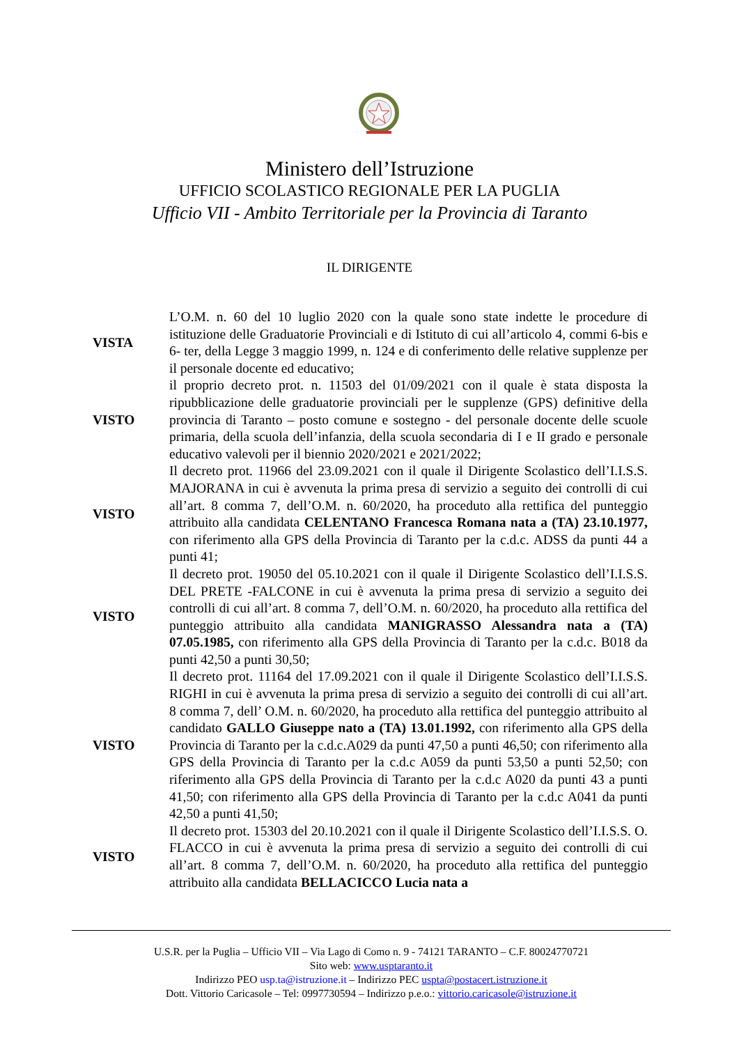Ministero dell’Istruzione
UFFICIO SCOLASTICO REGIONALE PER LA PUGLIA
Ufficio VII - Ambito Territoriale per la Provincia di Taranto
IL DIRIGENTE
| VISTA | L’O.M. n. 60 del 10 luglio 2020 con la quale sono state indette le procedure di istituzione delle Graduatorie Provinciali e di Istituto di cui all’articolo 4, commi 6-bis e 6- ter, della Legge 3 maggio 1999, n. 124 e di conferimento delle relative supplenze per il personale docente ed educativo; |
| VISTO | il proprio decreto prot. n. 11503 del 01/09/2021 con il quale è stata disposta la ripubblicazione delle graduatorie provinciali per le supplenze (GPS) definitive della provincia di Taranto – posto comune e sostegno - del personale docente delle scuole primaria, della scuola dell’infanzia, della scuola secondaria di I e II grado e personale educativo valevoli per il biennio 2020/2021 e 2021/2022; |
| VISTO | Il decreto prot. 11966 del 23.09.2021 con il quale il Dirigente Scolastico dell’I.I.S.S. MAJORANA in cui è avvenuta la prima presa di servizio a seguito dei controlli di cui all’art. 8 comma 7, dell’O.M. n. 60/2020, ha proceduto alla rettifica del punteggio attribuito alla candidata CELENTANO Francesca Romana nata a (TA) 23.10.1977, con riferimento alla GPS della Provincia di Taranto per la c.d.c. ADSS da punti 44 a punti 41; |
| VISTO | Il decreto prot. 19050 del 05.10.2021 con il quale il Dirigente Scolastico dell’I.I.S.S. DEL PRETE -FALCONE in cui è avvenuta la prima presa di servizio a seguito dei controlli di cui all’art. 8 comma 7, dell’O.M. n. 60/2020, ha proceduto alla rettifica del punteggio attribuito alla candidata MANIGRASSO Alessandra nata a (TA) 07.05.1985, con riferimento alla GPS della Provincia di Taranto per la c.d.c. B018 da punti 42,50 a punti 30,50; |
| VISTO | Il decreto prot. 11164 del 17.09.2021 con il quale il Dirigente Scolastico dell’I.I.S.S. RIGHI in cui è avvenuta la prima presa di servizio a seguito dei controlli di cui all’art. 8 comma 7, dell’ O.M. n. 60/2020, ha proceduto alla rettifica del punteggio attribuito al candidato GALLO Giuseppe nato a (TA) 13.01.1992, con riferimento alla GPS della Provincia di Taranto per la c.d.c.A029 da punti 47,50 a punti 46,50; con riferimento alla GPS della Provincia di Taranto per la c.d.c A059 da punti 53,50 a punti 52,50; con riferimento alla GPS della Provincia di Taranto per la c.d.c A020 da punti 43 a punti 41,50; con riferimento alla GPS della Provincia di Taranto per la c.d.c A041 da punti 42,50 a punti 41,50; |
| VISTO | Il decreto prot. 15303 del 20.10.2021 con il quale il Dirigente Scolastico dell’I.I.S.S. O. FLACCO in cui è avvenuta la prima presa di servizio a seguito dei controlli di cui all’art. 8 comma 7, dell’O.M. n. 60/2020, ha proceduto alla rettifica del punteggio attribuito alla candidata BELLACICCO Lucia nata a |
U.S.R. per la Puglia – Ufficio VII – Via Lago di Como n. 9 - 74121 TARANTO – C.F. 80024770721
Sito web: www.usptaranto.it
Indirizzo PEO usp.ta@istruzione.it – Indirizzo PEC uspta@postacert.istruzione.it
Dott. Vittorio Caricasole – Tel: 0997730594 – Indirizzo p.e.o.: vittorio.caricasole@istruzione.it